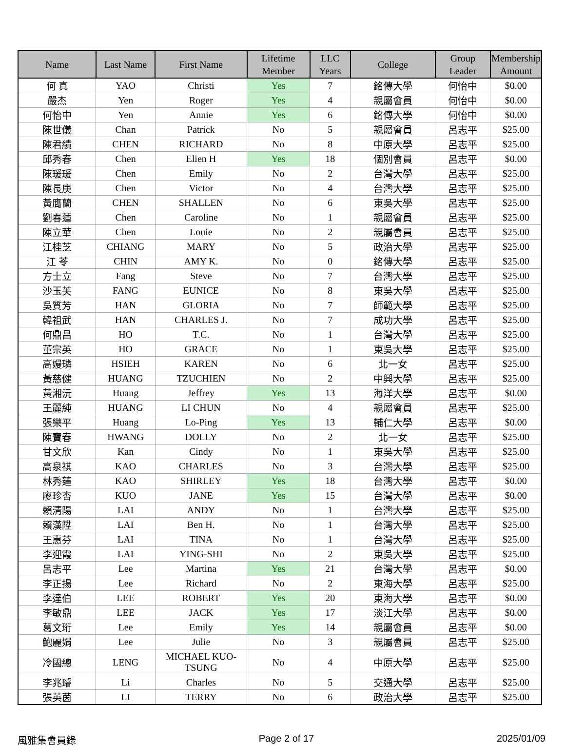| Name | Last Name | First Name | Lifetime Member | LLC Years | College | Group Leader | Membership Amount |
| --- | --- | --- | --- | --- | --- | --- | --- |
| 何 真 | YAO | Christi | Yes | 7 | 銘傳大學 | 何怡中 | $0.00 |
| 嚴杰 | Yen | Roger | Yes | 4 | 親屬會員 | 何怡中 | $0.00 |
| 何怡中 | Yen | Annie | Yes | 6 | 銘傳大學 | 何怡中 | $0.00 |
| 陳世儀 | Chan | Patrick | No | 5 | 親屬會員 | 呂志平 | $25.00 |
| 陳君績 | CHEN | RICHARD | No | 8 | 中原大學 | 呂志平 | $25.00 |
| 邱秀春 | Chen | Elien H | Yes | 18 | 個別會員 | 呂志平 | $0.00 |
| 陳瑗瑗 | Chen | Emily | No | 2 | 台灣大學 | 呂志平 | $25.00 |
| 陳長庚 | Chen | Victor | No | 4 | 台灣大學 | 呂志平 | $25.00 |
| 黃膺蘭 | CHEN | SHALLEN | No | 6 | 東吳大學 | 呂志平 | $25.00 |
| 劉春蓮 | Chen | Caroline | No | 1 | 親屬會員 | 呂志平 | $25.00 |
| 陳立華 | Chen | Louie | No | 2 | 親屬會員 | 呂志平 | $25.00 |
| 江桂芝 | CHIANG | MARY | No | 5 | 政治大學 | 呂志平 | $25.00 |
| 江 苓 | CHIN | AMY K. | No | 0 | 銘傳大學 | 呂志平 | $25.00 |
| 方士立 | Fang | Steve | No | 7 | 台灣大學 | 呂志平 | $25.00 |
| 沙玉芙 | FANG | EUNICE | No | 8 | 東吳大學 | 呂志平 | $25.00 |
| 吳質芳 | HAN | GLORIA | No | 7 | 師範大學 | 呂志平 | $25.00 |
| 韓祖武 | HAN | CHARLES J. | No | 7 | 成功大學 | 呂志平 | $25.00 |
| 何鼎昌 | HO | T.C. | No | 1 | 台灣大學 | 呂志平 | $25.00 |
| 董宗英 | HO | GRACE | No | 1 | 東吳大學 | 呂志平 | $25.00 |
| 高嫚璘 | HSIEH | KAREN | No | 6 | 北一女 | 呂志平 | $25.00 |
| 黃慈健 | HUANG | TZUCHIEN | No | 2 | 中興大學 | 呂志平 | $25.00 |
| 黃湘沅 | Huang | Jeffrey | Yes | 13 | 海洋大學 | 呂志平 | $0.00 |
| 王麗純 | HUANG | LI CHUN | No | 4 | 親屬會員 | 呂志平 | $25.00 |
| 張樂平 | Huang | Lo-Ping | Yes | 13 | 輔仁大學 | 呂志平 | $0.00 |
| 陳寶春 | HWANG | DOLLY | No | 2 | 北一女 | 呂志平 | $25.00 |
| 甘文欣 | Kan | Cindy | No | 1 | 東吳大學 | 呂志平 | $25.00 |
| 高泉祺 | KAO | CHARLES | No | 3 | 台灣大學 | 呂志平 | $25.00 |
| 林秀蓮 | KAO | SHIRLEY | Yes | 18 | 台灣大學 | 呂志平 | $0.00 |
| 廖珍杏 | KUO | JANE | Yes | 15 | 台灣大學 | 呂志平 | $0.00 |
| 賴清陽 | LAI | ANDY | No | 1 | 台灣大學 | 呂志平 | $25.00 |
| 賴漢陞 | LAI | Ben H. | No | 1 | 台灣大學 | 呂志平 | $25.00 |
| 王惠芬 | LAI | TINA | No | 1 | 台灣大學 | 呂志平 | $25.00 |
| 李迎霞 | LAI | YING-SHI | No | 2 | 東吳大學 | 呂志平 | $25.00 |
| 呂志平 | Lee | Martina | Yes | 21 | 台灣大學 | 呂志平 | $0.00 |
| 李正揚 | Lee | Richard | No | 2 | 東海大學 | 呂志平 | $25.00 |
| 李達伯 | LEE | ROBERT | Yes | 20 | 東海大學 | 呂志平 | $0.00 |
| 李敏鼎 | LEE | JACK | Yes | 17 | 淡江大學 | 呂志平 | $0.00 |
| 葛文珩 | Lee | Emily | Yes | 14 | 親屬會員 | 呂志平 | $0.00 |
| 鮑麗娟 | Lee | Julie | No | 3 | 親屬會員 | 呂志平 | $25.00 |
| 冷國總 | LENG | MICHAEL KUO-TSUNG | No | 4 | 中原大學 | 呂志平 | $25.00 |
| 李兆璿 | Li | Charles | No | 5 | 交通大學 | 呂志平 | $25.00 |
| 張英茵 | LI | TERRY | No | 6 | 政治大學 | 呂志平 | $25.00 |
風雅集會員錄 Page 2 of 17 2025/01/09